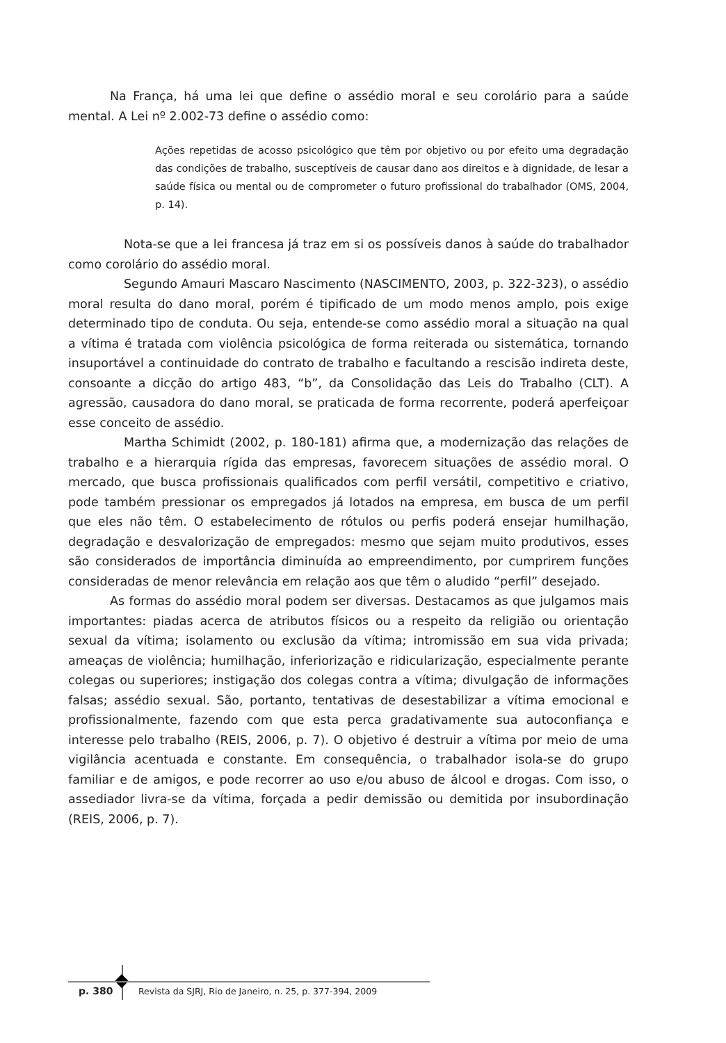Na França, há uma lei que define o assédio moral e seu corolário para a saúde mental. A Lei nº 2.002-73 define o assédio como:
Ações repetidas de acosso psicológico que têm por objetivo ou por efeito uma degradação das condições de trabalho, susceptíveis de causar dano aos direitos e à dignidade, de lesar a saúde física ou mental ou de comprometer o futuro profissional do trabalhador (OMS, 2004, p. 14).
Nota-se que a lei francesa já traz em si os possíveis danos à saúde do trabalhador como corolário do assédio moral.
Segundo Amauri Mascaro Nascimento (NASCIMENTO, 2003, p. 322-323), o assédio moral resulta do dano moral, porém é tipificado de um modo menos amplo, pois exige determinado tipo de conduta. Ou seja, entende-se como assédio moral a situação na qual a vítima é tratada com violência psicológica de forma reiterada ou sistemática, tornando insuportável a continuidade do contrato de trabalho e facultando a rescisão indireta deste, consoante a dicção do artigo 483, “b”, da Consolidação das Leis do Trabalho (CLT). A agressão, causadora do dano moral, se praticada de forma recorrente, poderá aperfeiçoar esse conceito de assédio.
Martha Schimidt (2002, p. 180-181) afirma que, a modernização das relações de trabalho e a hierarquia rígida das empresas, favorecem situações de assédio moral. O mercado, que busca profissionais qualificados com perfil versátil, competitivo e criativo, pode também pressionar os empregados já lotados na empresa, em busca de um perfil que eles não têm. O estabelecimento de rótulos ou perfis poderá ensejar humilhação, degradação e desvalorização de empregados: mesmo que sejam muito produtivos, esses são considerados de importância diminuída ao empreendimento, por cumprirem funções consideradas de menor relevância em relação aos que têm o aludido “perfil” desejado.
As formas do assédio moral podem ser diversas. Destacamos as que julgamos mais importantes: piadas acerca de atributos físicos ou a respeito da religião ou orientação sexual da vítima; isolamento ou exclusão da vítima; intromissão em sua vida privada; ameaças de violência; humilhação, inferiorização e ridicularização, especialmente perante colegas ou superiores; instigação dos colegas contra a vítima; divulgação de informações falsas; assédio sexual. São, portanto, tentativas de desestabilizar a vítima emocional e profissionalmente, fazendo com que esta perca gradativamente sua autoconfiança e interesse pelo trabalho (REIS, 2006, p. 7). O objetivo é destruir a vítima por meio de uma vigilância acentuada e constante. Em consequência, o trabalhador isola-se do grupo familiar e de amigos, e pode recorrer ao uso e/ou abuso de álcool e drogas. Com isso, o assediador livra-se da vítima, forçada a pedir demissão ou demitida por insubordinação (REIS, 2006, p. 7).
p. 380 Revista da SJRJ, Rio de Janeiro, n. 25, p. 377-394, 2009